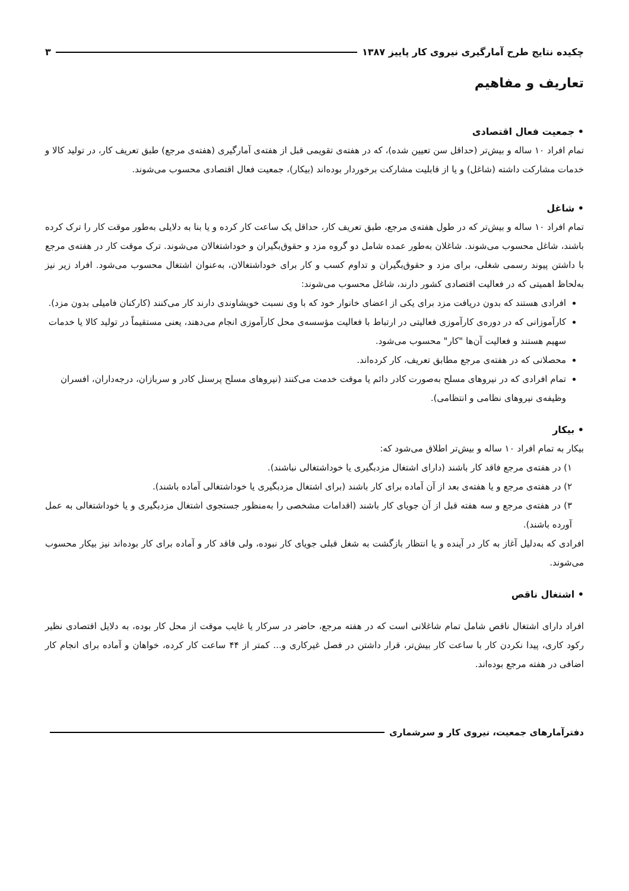چکیده نتایج طرح آمارگیری نیروی کار پاییز ۱۳۸۷ ۳
تعاریف و مفاهیم
• جمعیت فعال اقتصادی
تمام افراد ۱۰ ساله و بیش‌تر (حداقل سن تعیین شده)، که در هفته‌ی تقویمی قبل از هفته‌ی آمارگیری (هفته‌ی مرجع) طبق تعریف کار، در تولید کالا و خدمات مشارکت داشته (شاغل) و یا از قابلیت مشارکت برخوردار بوده‌اند (بیکار)، جمعیت فعال اقتصادی محسوب می‌شوند.
• شاغل
تمام افراد ۱۰ ساله و بیش‌تر که در طول هفته‌ی مرجع، طبق تعریف کار، حداقل یک ساعت کار کرده و یا بنا به دلایلی به‌طور موقت کار را ترک کرده باشند، شاغل محسوب می‌شوند. شاغلان به‌طور عمده شامل دو گروه مزد و حقوق‌بگیران و خوداشتغالان می‌شوند. ترک موقت کار در هفته‌ی مرجع با داشتن پیوند رسمی شغلی، برای مزد و حقوق‌بگیران و تداوم کسب و کار برای خوداشتغالان، به‌عنوان اشتغال محسوب می‌شود. افراد زیر نیز به‌لحاظ اهمیتی که در فعالیت اقتصادی کشور دارند، شاغل محسوب می‌شوند:
افرادی هستند که بدون دریافت مزد برای یکی از اعضای خانوار خود که با وی نسبت خویشاوندی دارند کار می‌کنند (کارکنان فامیلی بدون مزد).
کارآموزانی که در دوره‌ی کارآموزی فعالیتی در ارتباط با فعالیت مؤسسه‌ی محل کارآموزی انجام می‌دهند، یعنی مستقیماً در تولید کالا یا خدمات سهیم هستند و فعالیت آن‌ها "کار" محسوب می‌شود.
محصلانی که در هفته‌ی مرجع مطابق تعریف، کار کرده‌اند.
تمام افرادی که در نیروهای مسلح به‌صورت کادر دائم یا موقت خدمت می‌کنند (نیروهای مسلح پرسنل کادر و سربازان، درجه‌داران، افسران وظیفه‌ی نیروهای نظامی و انتظامی).
• بیکار
بیکار به تمام افراد ۱۰ ساله و بیش‌تر اطلاق می‌شود که:
۱) در هفته‌ی مرجع فاقد کار باشند (دارای اشتغال مزدبگیری یا خوداشتغالی نباشند).
۲) در هفته‌ی مرجع و یا هفته‌ی بعد از آن آماده برای کار باشند (برای اشتغال مزدبگیری یا خوداشتغالی آماده باشند).
۳) در هفته‌ی مرجع و سه هفته قبل از آن جویای کار باشند (اقدامات مشخصی را به‌منظور جستجوی اشتغال مزدبگیری و یا خوداشتغالی به عمل آورده باشند).
افرادی که به‌دلیل آغاز به کار در آینده و یا انتظار بازگشت به شغل قبلی جویای کار نبوده، ولی فاقد کار و آماده برای کار بوده‌اند نیز بیکار محسوب می‌شوند.
• اشتغال ناقص
افراد دارای اشتغال ناقص شامل تمام شاغلانی است که در هفته مرجع، حاضر در سرکار یا غایب موقت از محل کار بوده، به دلایل اقتصادی نظیر رکود کاری، پیدا نکردن کار با ساعت کار بیش‌تر، قرار داشتن در فصل غیرکاری و... کمتر از ۴۴ ساعت کار کرده، خواهان و آماده برای انجام کار اضافی در هفته مرجع بوده‌اند.
دفترآمارهای جمعیت، نیروی کار و سرشماری